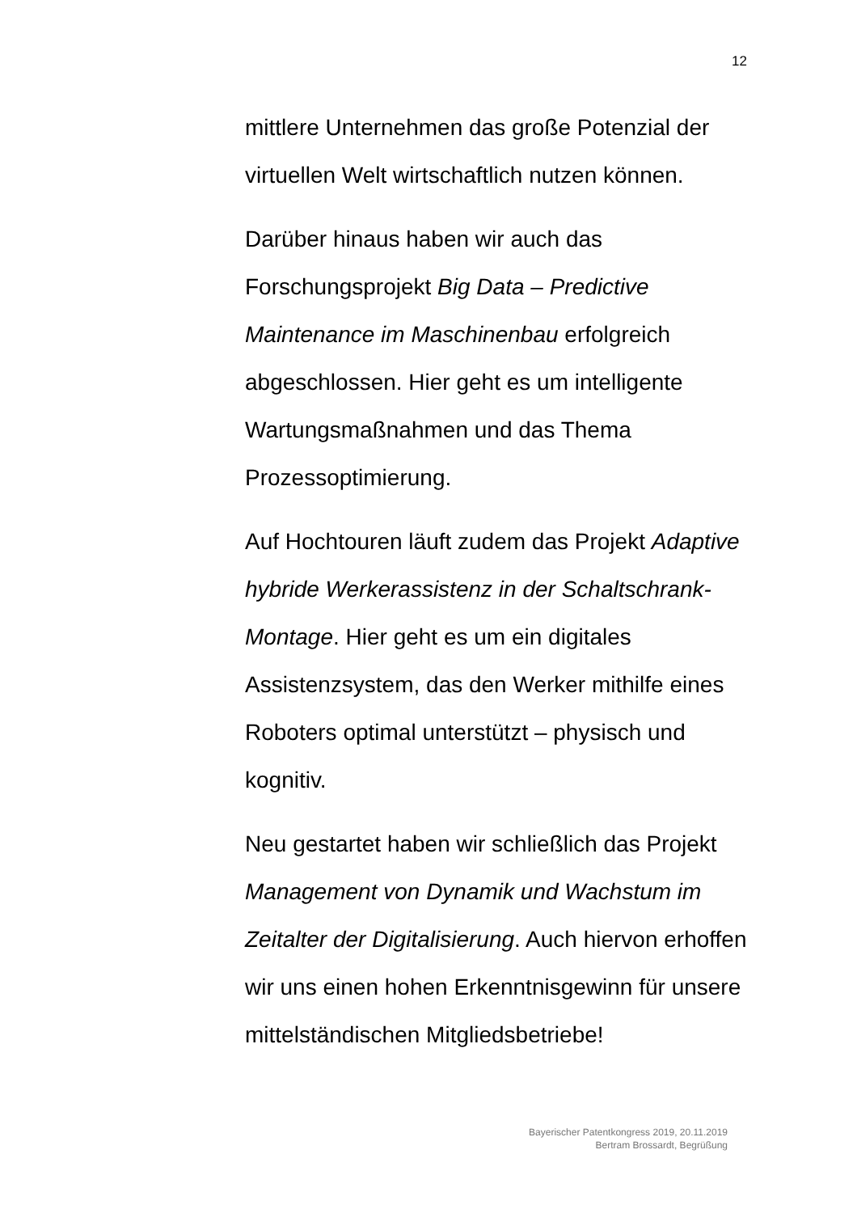12
mittlere Unternehmen das große Potenzial der virtuellen Welt wirtschaftlich nutzen können.
Darüber hinaus haben wir auch das
Forschungsprojekt Big Data – Predictive Maintenance im Maschinenbau erfolgreich abgeschlossen. Hier geht es um intelligente Wartungsmaßnahmen und das Thema Prozessoptimierung.
Auf Hochtouren läuft zudem das Projekt Adaptive hybride Werkerassistenz in der Schaltschrank-Montage. Hier geht es um ein digitales Assistenzsystem, das den Werker mithilfe eines Roboters optimal unterstützt – physisch und kognitiv.
Neu gestartet haben wir schließlich das Projekt Management von Dynamik und Wachstum im Zeitalter der Digitalisierung. Auch hiervon erhoffen wir uns einen hohen Erkenntnisgewinn für unsere mittelständischen Mitgliedsbetriebe!
Bayerischer Patentkongress 2019, 20.11.2019
Bertram Brossardt, Begrüßung